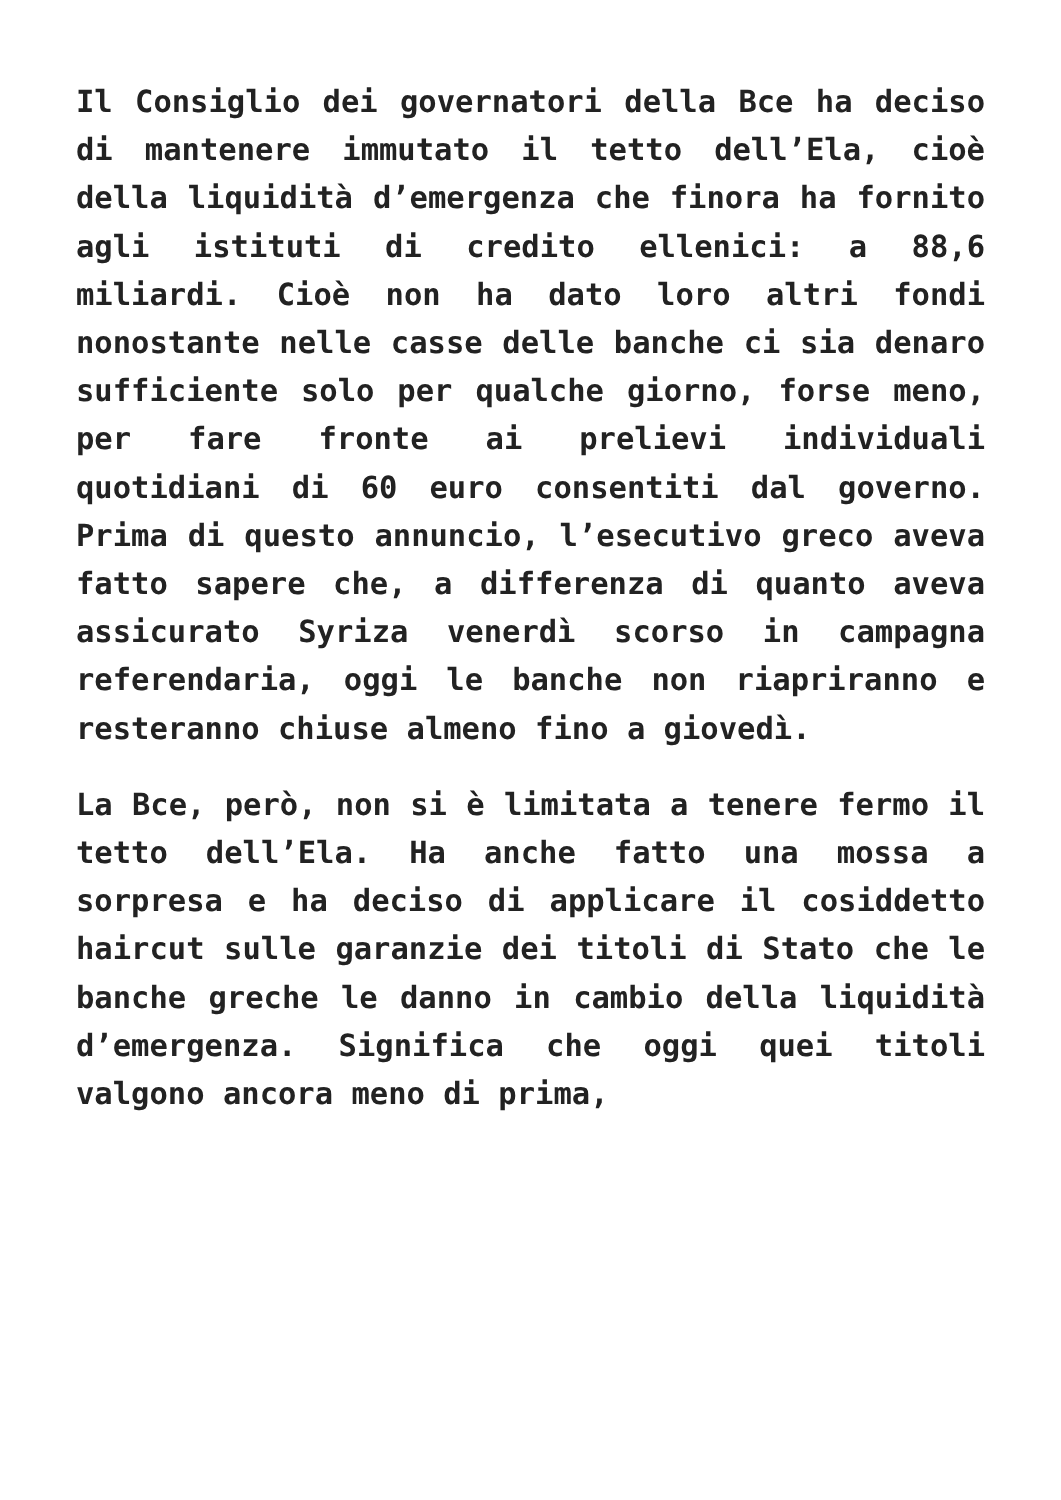Il Consiglio dei governatori della Bce ha deciso di mantenere immutato il tetto dell’Ela, cioè della liquidità d’emergenza che finora ha fornito agli istituti di credito ellenici: a 88,6 miliardi. Cioè non ha dato loro altri fondi nonostante nelle casse delle banche ci sia denaro sufficiente solo per qualche giorno, forse meno, per fare fronte ai prelievi individuali quotidiani di 60 euro consentiti dal governo. Prima di questo annuncio, l’esecutivo greco aveva fatto sapere che, a differenza di quanto aveva assicurato Syriza venerdì scorso in campagna referendaria, oggi le banche non riapriranno e resteranno chiuse almeno fino a giovedì.
La Bce, però, non si è limitata a tenere fermo il tetto dell’Ela. Ha anche fatto una mossa a sorpresa e ha deciso di applicare il cosiddetto haircut sulle garanzie dei titoli di Stato che le banche greche le danno in cambio della liquidità d’emergenza. Significa che oggi quei titoli valgono ancora meno di prima,